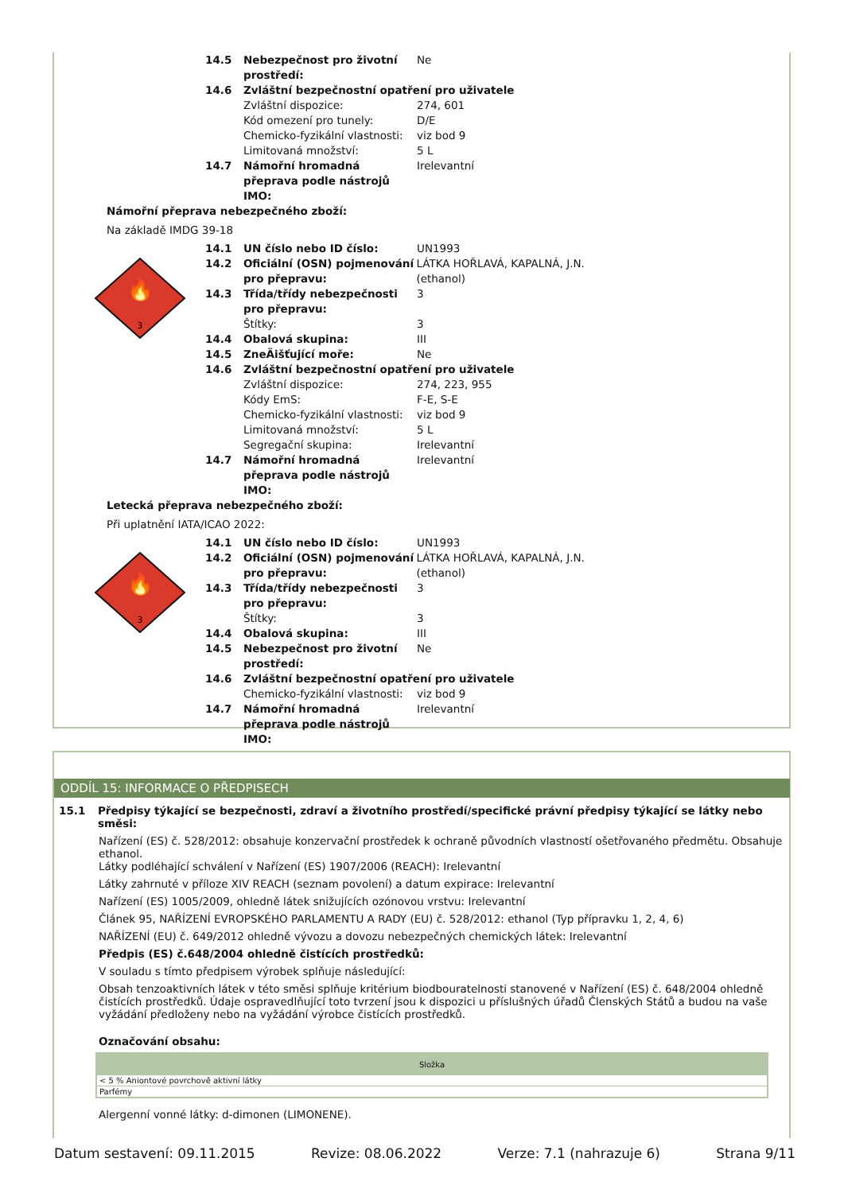14.5 Nebezpečnost pro životní prostředí: Ne
14.6 Zvláštní bezpečnostní opatření pro uživatele
Zvláštní dispozice: 274, 601
Kód omezení pro tunely: D/E
Chemicko-fyzikální vlastnosti: viz bod 9
Limitovaná množství: 5 L
14.7 Námořní hromadná přeprava podle nástrojů IMO: Irelevantní
Námořní přeprava nebezpečného zboží:
Na základě IMDG 39-18
🔥
3
14.1 UN číslo nebo ID číslo: UN1993
14.2 Oficiální (OSN) pojmenování pro přepravu: LÁTKA HOŘLAVÁ, KAPALNÁ, J.N. (ethanol)
14.3 Třída/třídy nebezpečnosti pro přepravu: 3
Štítky: 3
14.4 Obalová skupina: III
14.5 ZneÄišťující moře: Ne
14.6 Zvláštní bezpečnostní opatření pro uživatele
Zvláštní dispozice: 274, 223, 955
Kódy EmS: F-E, S-E
Chemicko-fyzikální vlastnosti: viz bod 9
Limitovaná množství: 5 L
Segregační skupina: Irelevantní
14.7 Námořní hromadná přeprava podle nástrojů IMO: Irelevantní
Letecká přeprava nebezpečného zboží:
Při uplatnění IATA/ICAO 2022:
🔥
3
14.1 UN číslo nebo ID číslo: UN1993
14.2 Oficiální (OSN) pojmenování pro přepravu: LÁTKA HOŘLAVÁ, KAPALNÁ, J.N. (ethanol)
14.3 Třída/třídy nebezpečnosti pro přepravu: 3
Štítky: 3
14.4 Obalová skupina: III
14.5 Nebezpečnost pro životní prostředí: Ne
14.6 Zvláštní bezpečnostní opatření pro uživatele
Chemicko-fyzikální vlastnosti: viz bod 9
14.7 Námořní hromadná přeprava podle nástrojů IMO: Irelevantní
ODDÍL 15: INFORMACE O PŘEDPISECH
15.1 Předpisy týkající se bezpečnosti, zdraví a životního prostředí/specifické právní předpisy týkající se látky nebo směsi:
Nařízení (ES) č. 528/2012: obsahuje konzervační prostředek k ochraně původních vlastností ošetřovaného předmětu. Obsahuje ethanol.
Látky podléhající schválení v Nařízení (ES) 1907/2006 (REACH): Irelevantní
Látky zahrnuté v příloze XIV REACH (seznam povolení) a datum expirace: Irelevantní
Nařízení (ES) 1005/2009, ohledně látek snižujících ozónovou vrstvu: Irelevantní
Článek 95, NAŘÍZENÍ EVROPSKÉHO PARLAMENTU A RADY (EU) č. 528/2012: ethanol (Typ přípravku 1, 2, 4, 6)
NAŘÍZENÍ (EU) č. 649/2012 ohledně vývozu a dovozu nebezpečných chemických látek: Irelevantní
Předpis (ES) č.648/2004 ohledně čistících prostředků:
V souladu s tímto předpisem výrobek splňuje následující:
Obsah tenzoaktivních látek v této směsi splňuje kritérium biodbouratelnosti stanovené v Nařízení (ES) č. 648/2004 ohledně čistících prostředků. Údaje ospravedlňující toto tvrzení jsou k dispozici u příslušných úřadů Členských Států a budou na vaše vyžádání předloženy nebo na vyžádání výrobce čistících prostředků.
Označování obsahu:
| Složka |
| --- |
| < 5 % Aniontové povrchově aktivní látky |
| Parfémy |
Alergenní vonné látky: d-dimonen (LIMONENE).
Datum sestavení: 09.11.2015 Revize: 08.06.2022 Verze: 7.1 (nahrazuje 6) Strana 9/11